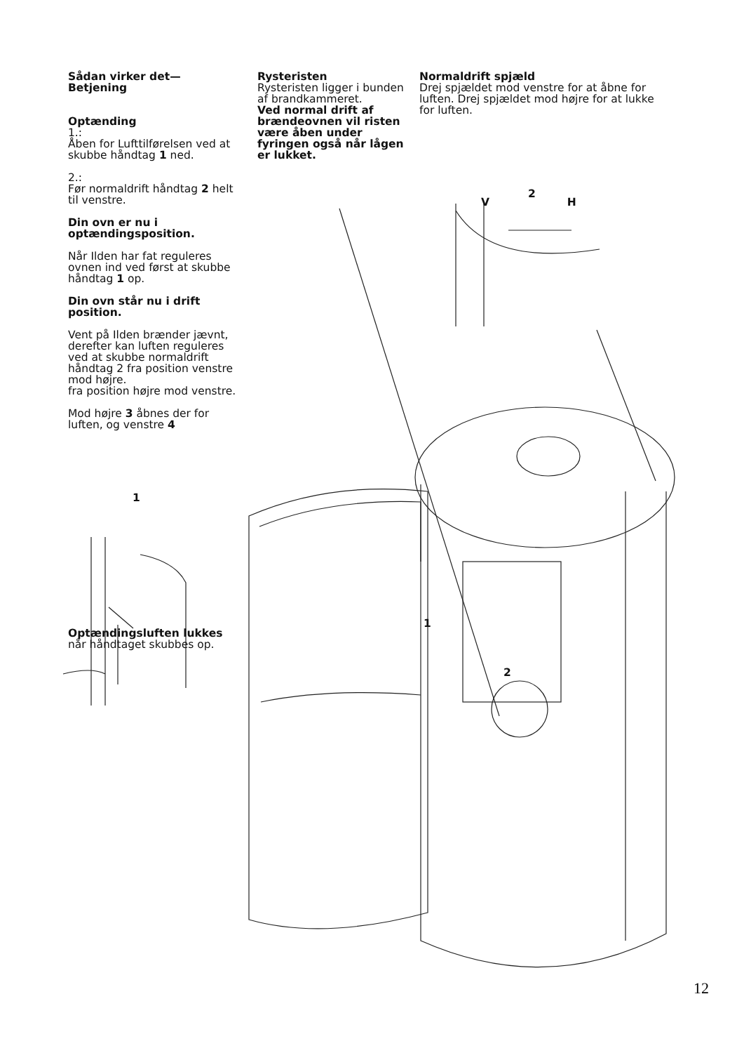Sådan virker det—
Betjening
Optænding
1.:
Åben for Lufttilførelsen ved at skubbe håndtag 1 ned.
2.:
Før normaldrift håndtag 2 helt til venstre.
Din ovn er nu i optændingsposition.
Når Ilden har fat reguleres ovnen ind ved først at skubbe håndtag 1 op.
Din ovn står nu i drift position.
Vent på Ilden brænder jævnt, derefter kan luften reguleres ved at skubbe normaldrift håndtag 2 fra position venstre mod højre.
fra position højre mod venstre.
Mod højre 3 åbnes der for luften, og venstre 4
1
Optændingsluften lukkes når håndtaget skubbes op.
Rysteristen
Rysteristen ligger i bunden af brandkammeret.
Ved normal drift af brændeovnen vil risten være åben under fyringen også når lågen er lukket.
Normaldrift spjæld
Drej spjældet mod venstre for at åbne for luften. Drej spjældet mod højre for at lukke for luften.
V 2 H
1
2
12